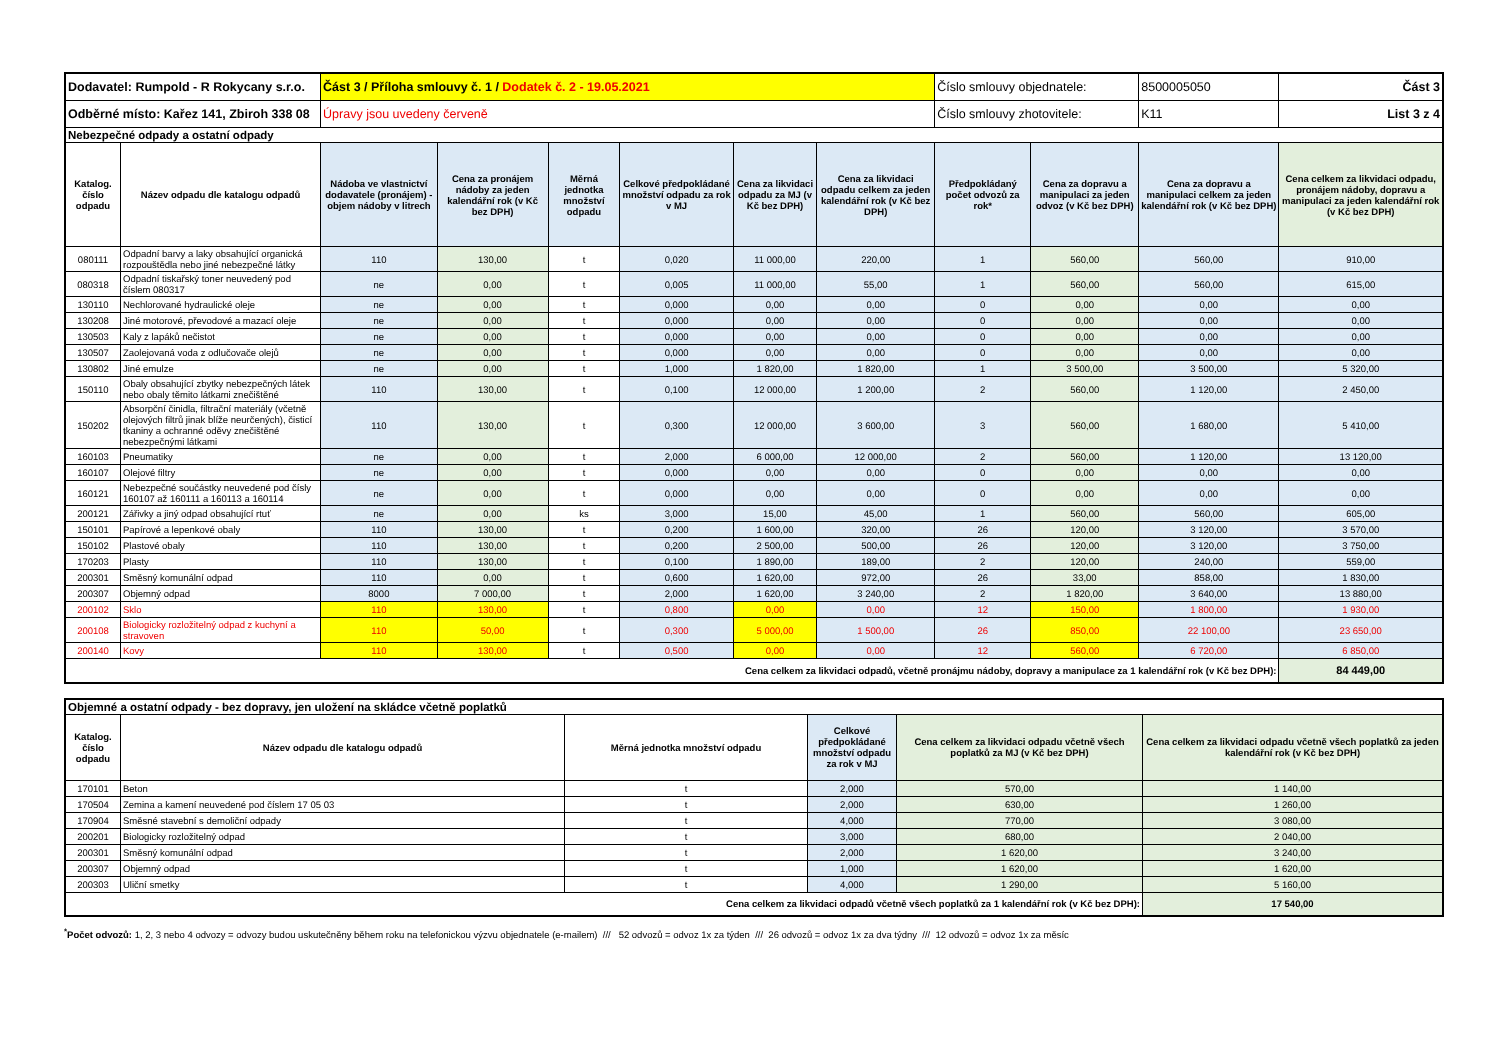| Dodavatel: Rumpold - R Rokycany s.r.o. | | Část 3 / Příloha smlouvy č. 1 / Dodatek č. 2 - 19.05.2021 | | | | | | Číslo smlouvy objednatele: | | 8500005050 | Část 3 |
| Odběrné místo: Kařez 141, Zbiroh 338 08 | | Úpravy jsou uvedeny červeně | | | | | | Číslo smlouvy zhotovitele: | | K11 | List 3 z 4 |
| Nebezpečné odpady a ostatní odpady | | | | | | | | | | | |
| Katalog. číslo odpadu | Název odpadu dle katalogu odpadů | Nádoba ve vlastnictví dodavatele (pronájem) - objem nádoby v litrech | Cena za pronájem nádoby za jeden kalendářní rok (v Kč bez DPH) | Měrná jednotka množství odpadu | Celkové předpokládané množství odpadu za rok v MJ | Cena za likvidaci odpadu za MJ (v Kč bez DPH) | Cena za likvidaci odpadu celkem za jeden kalendářní rok (v Kč bez DPH) | Předpokládaný počet odvozů za rok* | Cena za dopravu a manipulaci za jeden odvoz (v Kč bez DPH) | Cena za dopravu a manipulaci celkem za jeden kalendářní rok (v Kč bez DPH) | Cena celkem za likvidaci odpadu, pronájem nádoby, dopravu a manipulaci za jeden kalendářní rok (v Kč bez DPH) |
| 080111 | Odpadní barvy a laky obsahující organická rozpouštědla nebo jiné nebezpečné látky | 110 | 130,00 | t | 0,020 | 11 000,00 | 220,00 | 1 | 560,00 | 560,00 | 910,00 |
| 080318 | Odpadní tiskařský toner neuvedený pod číslem 080317 | ne | 0,00 | t | 0,005 | 11 000,00 | 55,00 | 1 | 560,00 | 560,00 | 615,00 |
| 130110 | Nechlorované hydraulické oleje | ne | 0,00 | t | 0,000 | 0,00 | 0,00 | 0 | 0,00 | 0,00 | 0,00 |
| 130208 | Jiné motorové, převodové a mazací oleje | ne | 0,00 | t | 0,000 | 0,00 | 0,00 | 0 | 0,00 | 0,00 | 0,00 |
| 130503 | Kaly z lapáků nečistot | ne | 0,00 | t | 0,000 | 0,00 | 0,00 | 0 | 0,00 | 0,00 | 0,00 |
| 130507 | Zaolejovaná voda z odlučovače olejů | ne | 0,00 | t | 0,000 | 0,00 | 0,00 | 0 | 0,00 | 0,00 | 0,00 |
| 130802 | Jiné emulze | ne | 0,00 | t | 1,000 | 1 820,00 | 1 820,00 | 1 | 3 500,00 | 3 500,00 | 5 320,00 |
| 150110 | Obaly obsahující zbytky nebezpečných látek nebo obaly těmito látkami znečištěné | 110 | 130,00 | t | 0,100 | 12 000,00 | 1 200,00 | 2 | 560,00 | 1 120,00 | 2 450,00 |
| 150202 | Absorpční činidla, filtrační materiály (včetně olejových filtrů jinak blíže neurčených), čisticí tkaniny a ochranné oděvy znečištěné nebezpečnými látkami | 110 | 130,00 | t | 0,300 | 12 000,00 | 3 600,00 | 3 | 560,00 | 1 680,00 | 5 410,00 |
| 160103 | Pneumatiky | ne | 0,00 | t | 2,000 | 6 000,00 | 12 000,00 | 2 | 560,00 | 1 120,00 | 13 120,00 |
| 160107 | Olejové filtry | ne | 0,00 | t | 0,000 | 0,00 | 0,00 | 0 | 0,00 | 0,00 | 0,00 |
| 160121 | Nebezpečné součástky neuvedené pod čísly 160107 až 160111 a 160113 a 160114 | ne | 0,00 | t | 0,000 | 0,00 | 0,00 | 0 | 0,00 | 0,00 | 0,00 |
| 200121 | Zářivky a jiný odpad obsahující rtuť | ne | 0,00 | ks | 3,000 | 15,00 | 45,00 | 1 | 560,00 | 560,00 | 605,00 |
| 150101 | Papírové a lepenkové obaly | 110 | 130,00 | t | 0,200 | 1 600,00 | 320,00 | 26 | 120,00 | 3 120,00 | 3 570,00 |
| 150102 | Plastové obaly | 110 | 130,00 | t | 0,200 | 2 500,00 | 500,00 | 26 | 120,00 | 3 120,00 | 3 750,00 |
| 170203 | Plasty | 110 | 130,00 | t | 0,100 | 1 890,00 | 189,00 | 2 | 120,00 | 240,00 | 559,00 |
| 200301 | Směsný komunální odpad | 110 | 0,00 | t | 0,600 | 1 620,00 | 972,00 | 26 | 33,00 | 858,00 | 1 830,00 |
| 200307 | Objemný odpad | 8000 | 7 000,00 | t | 2,000 | 1 620,00 | 3 240,00 | 2 | 1 820,00 | 3 640,00 | 13 880,00 |
| 200102 | Sklo | 110 | 130,00 | t | 0,800 | 0,00 | 0,00 | 12 | 150,00 | 1 800,00 | 1 930,00 |
| 200108 | Biologicky rozložitelný odpad z kuchyní a stravoven | 110 | 50,00 | t | 0,300 | 5 000,00 | 1 500,00 | 26 | 850,00 | 22 100,00 | 23 650,00 |
| 200140 | Kovy | 110 | 130,00 | t | 0,500 | 0,00 | 0,00 | 12 | 560,00 | 6 720,00 | 6 850,00 |
| Cena celkem za likvidaci odpadů, včetně pronájmu nádoby, dopravy a manipulace za 1 kalendářní rok (v Kč bez DPH): | | | | | | | | | | | 84 449,00 |
| Objemné a ostatní odpady - bez dopravy, jen uložení na skládce včetně poplatků | | | | | |
| Katalog. číslo odpadu | Název odpadu dle katalogu odpadů | Měrná jednotka množství odpadu | Celkové předpokládané množství odpadu za rok v MJ | Cena celkem za likvidaci odpadu včetně všech poplatků za MJ (v Kč bez DPH) | Cena celkem za likvidaci odpadu včetně všech poplatků za jeden kalendářní rok (v Kč bez DPH) |
| 170101 | Beton | t | 2,000 | 570,00 | 1 140,00 |
| 170504 | Zemina a kamení neuvedené pod číslem 17 05 03 | t | 2,000 | 630,00 | 1 260,00 |
| 170904 | Směsné stavební s demoliční odpady | t | 4,000 | 770,00 | 3 080,00 |
| 200201 | Biologicky rozložitelný odpad | t | 3,000 | 680,00 | 2 040,00 |
| 200301 | Směsný komunální odpad | t | 2,000 | 1 620,00 | 3 240,00 |
| 200307 | Objemný odpad | t | 1,000 | 1 620,00 | 1 620,00 |
| 200303 | Uliční smetky | t | 4,000 | 1 290,00 | 5 160,00 |
| Cena celkem za likvidaci odpadů včetně všech poplatků za 1 kalendářní rok (v Kč bez DPH): | | | | | 17 540,00 |
<sup>*</sup> Počet odvozů: 1, 2, 3 nebo 4 odvozy = odvozy budou uskutečněny během roku na telefonickou výzvu objednatele (e-mailem) /// 52 odvozů = odvoz 1x za týden /// 26 odvozů = odvoz 1x za dva týdny /// 12 odvozů = odvoz 1x za měsíc